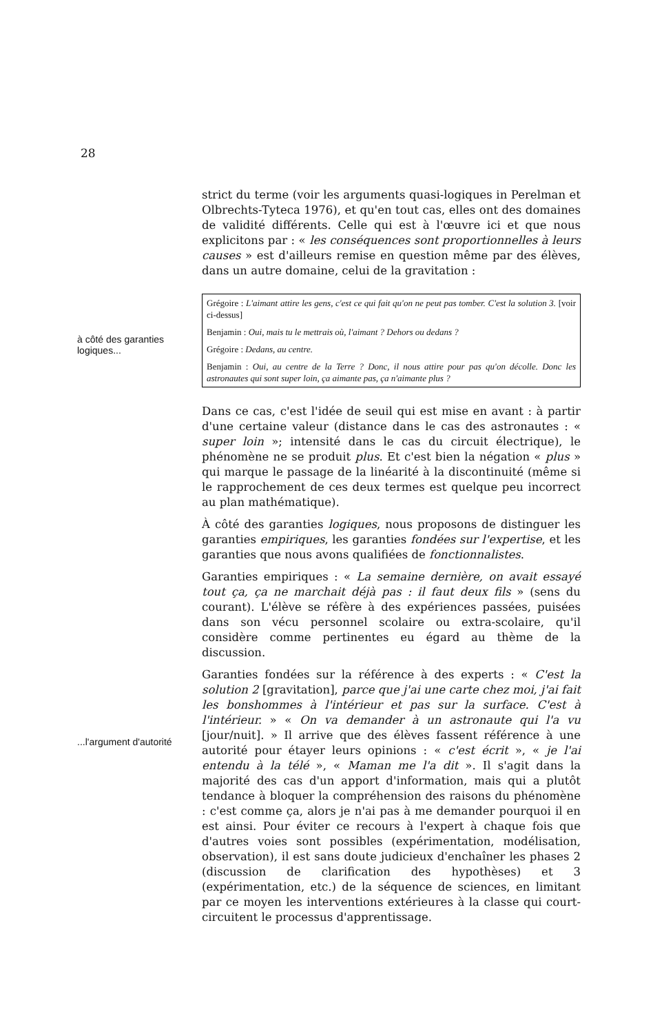28
strict du terme (voir les arguments quasi-logiques in Perelman et Olbrechts-Tyteca 1976), et qu'en tout cas, elles ont des domaines de validité différents. Celle qui est à l'œuvre ici et que nous explicitons par : « les conséquences sont proportionnelles à leurs causes » est d'ailleurs remise en question même par des élèves, dans un autre domaine, celui de la gravitation :
à côté des garanties logiques...
Grégoire : L'aimant attire les gens, c'est ce qui fait qu'on ne peut pas tomber. C'est la solution 3. [voir ci-dessus]
Benjamin : Oui, mais tu le mettrais où, l'aimant ? Dehors ou dedans ?
Grégoire : Dedans, au centre.
Benjamin : Oui, au centre de la Terre ? Donc, il nous attire pour pas qu'on décolle. Donc les astronautes qui sont super loin, ça aimante pas, ça n'aimante plus ?
Dans ce cas, c'est l'idée de seuil qui est mise en avant : à partir d'une certaine valeur (distance dans le cas des astronautes : « super loin »; intensité dans le cas du circuit électrique), le phénomène ne se produit plus. Et c'est bien la négation « plus » qui marque le passage de la linéarité à la discontinuité (même si le rapprochement de ces deux termes est quelque peu incorrect au plan mathématique).
À côté des garanties logiques, nous proposons de distinguer les garanties empiriques, les garanties fondées sur l'expertise, et les garanties que nous avons qualifiées de fonctionnalistes.
Garanties empiriques : « La semaine dernière, on avait essayé tout ça, ça ne marchait déjà pas : il faut deux fils » (sens du courant). L'élève se réfère à des expériences passées, puisées dans son vécu personnel scolaire ou extra-scolaire, qu'il considère comme pertinentes eu égard au thème de la discussion.
...l'argument d'autorité
Garanties fondées sur la référence à des experts : « C'est la solution 2 [gravitation], parce que j'ai une carte chez moi, j'ai fait les bonshommes à l'intérieur et pas sur la surface. C'est à l'intérieur. » « On va demander à un astronaute qui l'a vu [jour/nuit]. » Il arrive que des élèves fassent référence à une autorité pour étayer leurs opinions : « c'est écrit », « je l'ai entendu à la télé », « Maman me l'a dit ». Il s'agit dans la majorité des cas d'un apport d'information, mais qui a plutôt tendance à bloquer la compréhension des raisons du phénomène : c'est comme ça, alors je n'ai pas à me demander pourquoi il en est ainsi. Pour éviter ce recours à l'expert à chaque fois que d'autres voies sont possibles (expérimentation, modélisation, observation), il est sans doute judicieux d'enchaîner les phases 2 (discussion de clarification des hypothèses) et 3 (expérimentation, etc.) de la séquence de sciences, en limitant par ce moyen les interventions extérieures à la classe qui court-circuitent le processus d'apprentissage.